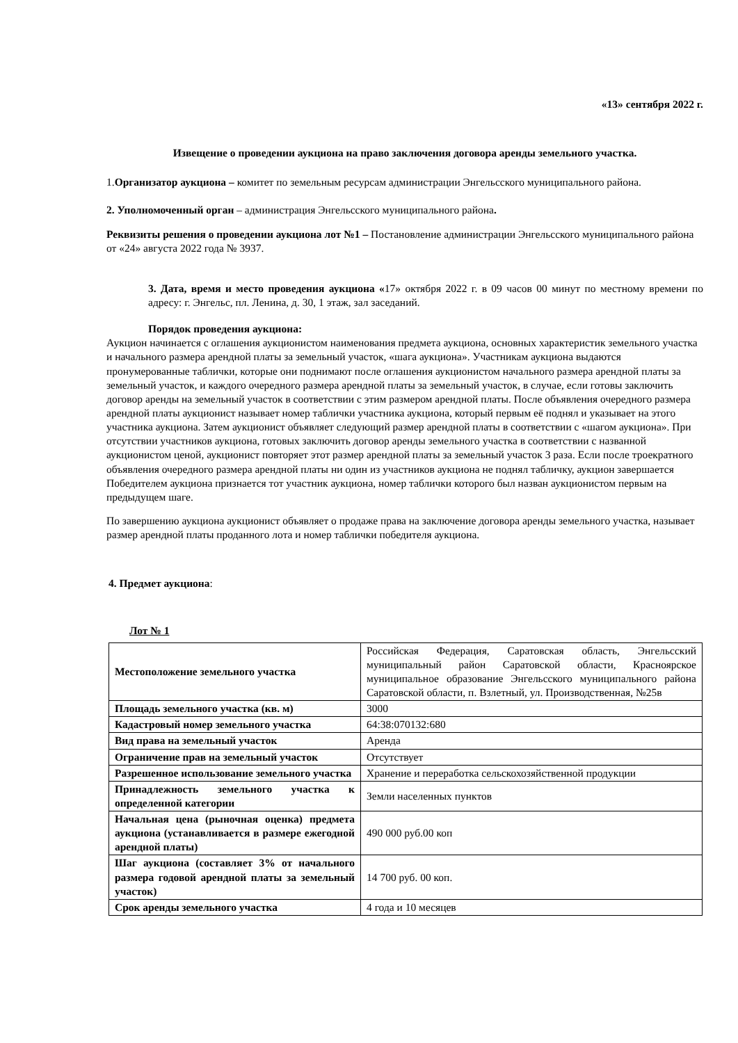«13» сентября 2022 г.
Извещение о проведении аукциона на право заключения договора аренды земельного участка.
1.Организатор аукциона – комитет по земельным ресурсам администрации Энгельсского муниципального района.
2. Уполномоченный орган – администрация Энгельсского муниципального района.
Реквизиты решения о проведении аукциона лот №1 – Постановление администрации Энгельсского муниципального района от «24» августа 2022 года № 3937.
3. Дата, время и место проведения аукциона «17» октября 2022 г. в 09 часов 00 минут по местному времени по адресу: г. Энгельс, пл. Ленина, д. 30, 1 этаж, зал заседаний.
Порядок проведения аукциона:
Аукцион начинается с оглашения аукционистом наименования предмета аукциона, основных характеристик земельного участка и начального размера арендной платы за земельный участок, «шага аукциона». Участникам аукциона выдаются пронумерованные таблички, которые они поднимают после оглашения аукционистом начального размера арендной платы за земельный участок, и каждого очередного размера арендной платы за земельный участок, в случае, если готовы заключить договор аренды на земельный участок в соответствии с этим размером арендной платы. После объявления очередного размера арендной платы аукционист называет номер таблички участника аукциона, который первым её поднял и указывает на этого участника аукциона. Затем аукционист объявляет следующий размер арендной платы в соответствии с «шагом аукциона». При отсутствии участников аукциона, готовых заключить договор аренды земельного участка в соответствии с названной аукционистом ценой, аукционист повторяет этот размер арендной платы за земельный участок 3 раза. Если после троекратного объявления очередного размера арендной платы ни один из участников аукциона не поднял табличку, аукцион завершается Победителем аукциона признается тот участник аукциона, номер таблички которого был назван аукционистом первым на предыдущем шаге.
По завершению аукциона аукционист объявляет о продаже права на заключение договора аренды земельного участка, называет размер арендной платы проданного лота и номер таблички победителя аукциона.
4. Предмет аукциона:
Лот № 1
| Местоположение земельного участка | Российская Федерация, Саратовская область, Энгельсский муниципальный район Саратовской области, Красноярское муниципальное образование Энгельсского муниципального района Саратовской области, п. Взлетный, ул. Производственная, №25в |
| Площадь земельного участка (кв. м) | 3000 |
| Кадастровый номер земельного участка | 64:38:070132:680 |
| Вид права на земельный участок | Аренда |
| Ограничение прав на земельный участок | Отсутствует |
| Разрешенное использование земельного участка | Хранение и переработка сельскохозяйственной продукции |
| Принадлежность земельного участка к определенной категории | Земли населенных пунктов |
| Начальная цена (рыночная оценка) предмета аукциона (устанавливается в размере ежегодной арендной платы) | 490 000 руб.00 коп |
| Шаг аукциона (составляет 3% от начального размера годовой арендной платы за земельный участок) | 14 700 руб. 00 коп. |
| Срок аренды земельного участка | 4 года и 10 месяцев |